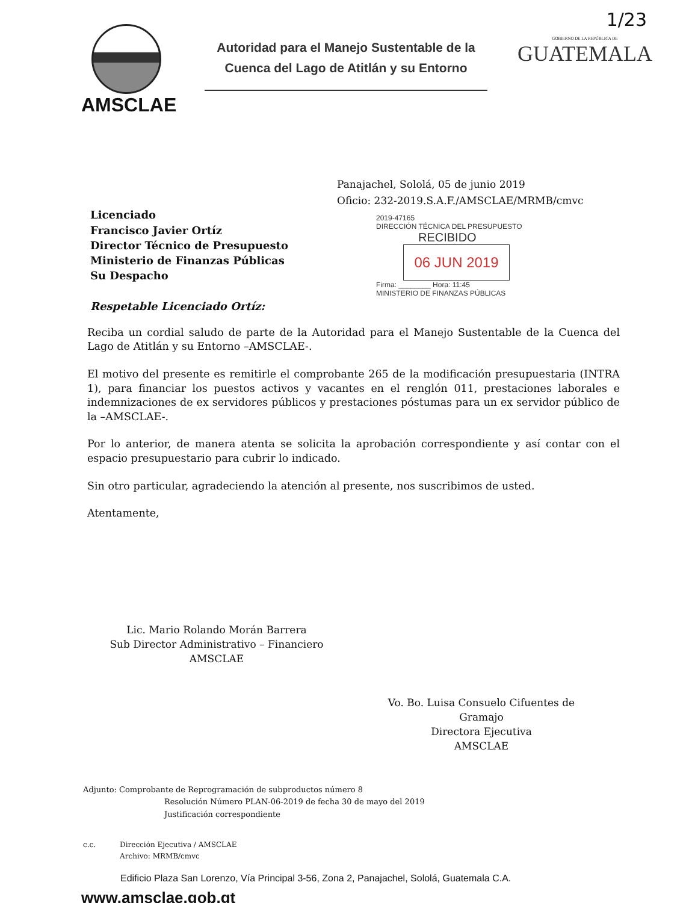1/23
AMSCLAE
Autoridad para el Manejo Sustentable de la Cuenca del Lago de Atitlán y su Entorno
GOBIERNO DE LA REPÚBLICA DE
GUATEMALA
Panajachel, Sololá, 05 de junio 2019
Oficio: 232-2019.S.A.F./AMSCLAE/MRMB/cmvc
2019-47165
DIRECCIÓN TÉCNICA DEL PRESUPUESTO
RECIBIDO
06 JUN 2019
Firma: ________ Hora: 11:45
MINISTERIO DE FINANZAS PÚBLICAS
Licenciado
Francisco Javier Ortíz
Director Técnico de Presupuesto
Ministerio de Finanzas Públicas
Su Despacho
Respetable Licenciado Ortíz:
Reciba un cordial saludo de parte de la Autoridad para el Manejo Sustentable de la Cuenca del Lago de Atitlán y su Entorno –AMSCLAE-.
El motivo del presente es remitirle el comprobante 265 de la modificación presupuestaria (INTRA 1), para financiar los puestos activos y vacantes en el renglón 011, prestaciones laborales e indemnizaciones de ex servidores públicos y prestaciones póstumas para un ex servidor público de la –AMSCLAE-.
Por lo anterior, de manera atenta se solicita la aprobación correspondiente y así contar con el espacio presupuestario para cubrir lo indicado.
Sin otro particular, agradeciendo la atención al presente, nos suscribimos de usted.
Atentamente,
Lic. Mario Rolando Morán Barrera
Sub Director Administrativo – Financiero
AMSCLAE
Vo. Bo. Luisa Consuelo Cifuentes de Gramajo
Directora Ejecutiva
AMSCLAE
Adjunto: Comprobante de Reprogramación de subproductos número 8
Resolución Número PLAN-06-2019 de fecha 30 de mayo del 2019
Justificación correspondiente
c.c. Dirección Ejecutiva / AMSCLAE
Archivo: MRMB/cmvc
Edificio Plaza San Lorenzo, Vía Principal 3-56, Zona 2, Panajachel, Sololá, Guatemala C.A.
www.amsclae.gob.gt